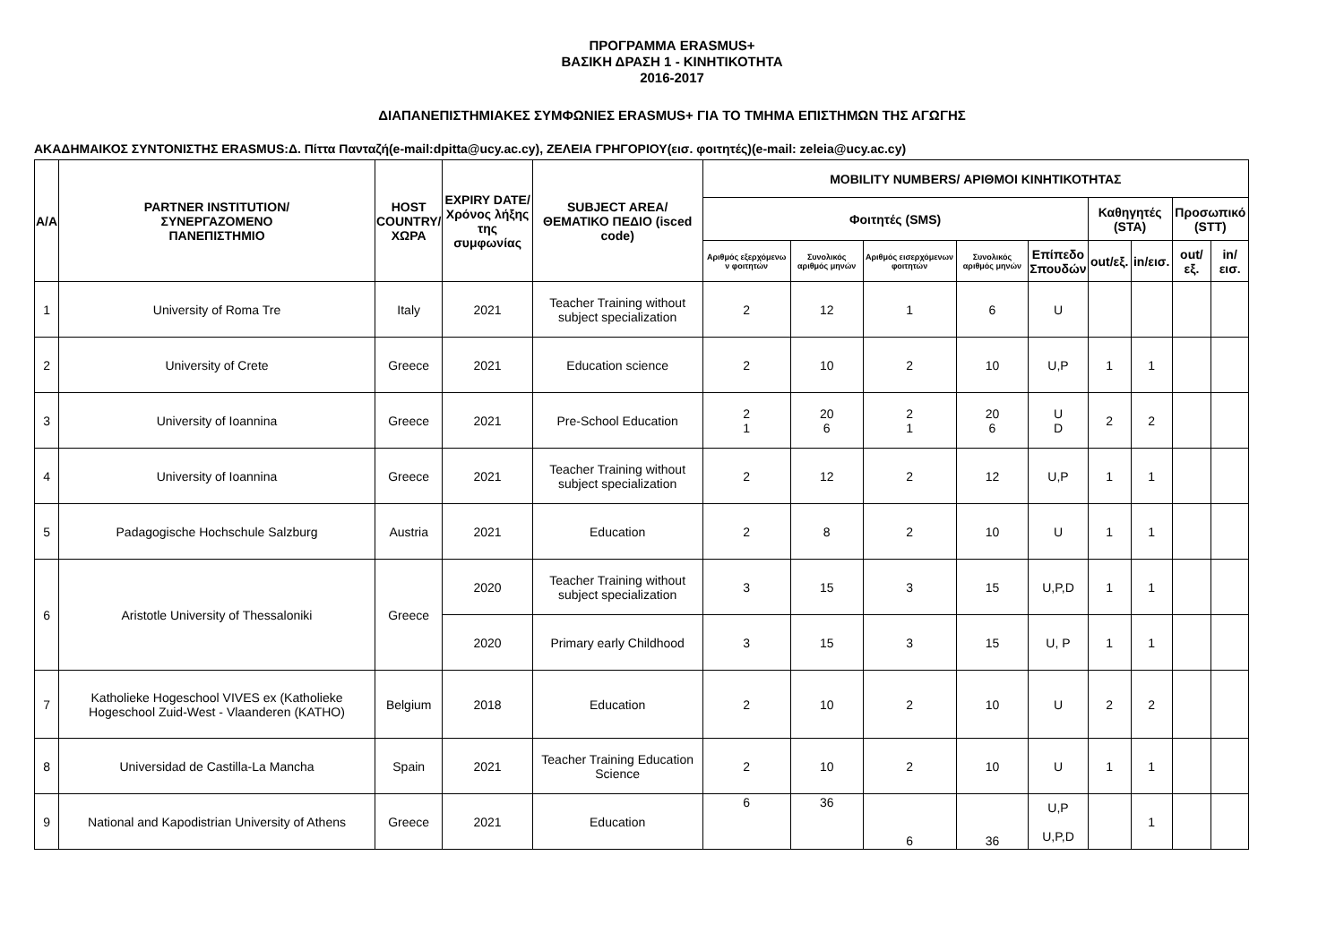ΠΡΟΓΡΑΜΜΑ ERASMUS+
ΒΑΣΙΚΗ ΔΡΑΣΗ 1 - ΚΙΝΗΤΙΚΟΤΗΤΑ
2016-2017
ΔΙΑΠΑΝΕΠΙΣΤΗΜΙΑΚΕΣ ΣΥΜΦΩΝΙΕΣ ERASMUS+ ΓΙΑ ΤΟ ΤΜΗΜΑ ΕΠΙΣΤΗΜΩΝ ΤΗΣ ΑΓΩΓΗΣ
ΑΚΑΔΗΜΑΙΚΟΣ ΣΥΝΤΟΝΙΣΤΗΣ ERASMUS:Δ. Πίττα Πανταζή(e-mail:dpitta@ucy.ac.cy), ΖΕΛΕΙΑ ΓΡΗΓΟΡΙΟΥ(εισ. φοιτητές)(e-mail: zeleia@ucy.ac.cy)
| A/A | PARTNER INSTITUTION/ ΣΥΝΕΡΓΑΖΟΜΕΝΟ ΠΑΝΕΠΙΣΤΗΜΙΟ | HOST COUNTRY/ ΧΩΡΑ | EXPIRY DATE/ Χρόνος λήξης της συμφωνίας | SUBJECT AREA/ ΘΕΜΑΤΙΚΟ ΠΕΔΙΟ (isced code) | MOBILITY NUMBERS/ ΑΡΙΘΜΟΙ ΚΙΝΗΤΙΚΟΤΗΤΑΣ | | | | | | | | |
| --- | --- | --- | --- | --- | --- | --- | --- | --- | --- | --- | --- | --- | --- |
| | | | | | Φοιτητές (SMS) | | | | | Καθηγητές (STA) | | Προσωπικό (STT) | |
| | | | | | Αριθμός εξερχόμενω ν φοιτητών | Συνολικός αριθμός μηνών | Αριθμός εισερχόμενων φοιτητών | Συνολικός αριθμός μηνών | Επίπεδο Σπουδών | out/εξ. | in/εισ. | out/εξ. | in/εισ. |
| 1 | University of Roma Tre | Italy | 2021 | Teacher Training without subject specialization | 2 | 12 | 1 | 6 | U | | | | |
| 2 | University of Crete | Greece | 2021 | Education science | 2 | 10 | 2 | 10 | U,P | 1 | 1 | | |
| 3 | University of Ioannina | Greece | 2021 | Pre-School Education | 2 1 | 20 6 | 2 1 | 20 6 | U D | 2 | 2 | | |
| 4 | University of Ioannina | Greece | 2021 | Teacher Training without subject specialization | 2 | 12 | 2 | 12 | U,P | 1 | 1 | | |
| 5 | Padagogische Hochschule Salzburg | Austria | 2021 | Education | 2 | 8 | 2 | 10 | U | 1 | 1 | | |
| 6 | Aristotle University of Thessaloniki | Greece | 2020 | Teacher Training without subject specialization | 3 | 15 | 3 | 15 | U,P,D | 1 | 1 | | |
| | | | 2020 | Primary early Childhood | 3 | 15 | 3 | 15 | U, P | 1 | 1 | | |
| 7 | Katholieke Hogeschool VIVES ex (Katholieke Hogeschool Zuid-West - Vlaanderen (KATHO) | Belgium | 2018 | Education | 2 | 10 | 2 | 10 | U | 2 | 2 | | |
| 8 | Universidad de Castilla-La Mancha | Spain | 2021 | Teacher Training Education Science | 2 | 10 | 2 | 10 | U | 1 | 1 | | |
| 9 | National and Kapodistrian University of Athens | Greece | 2021 | Education | 6 | 36 | 6 | 36 | U,P U,P,D | | 1 | | |